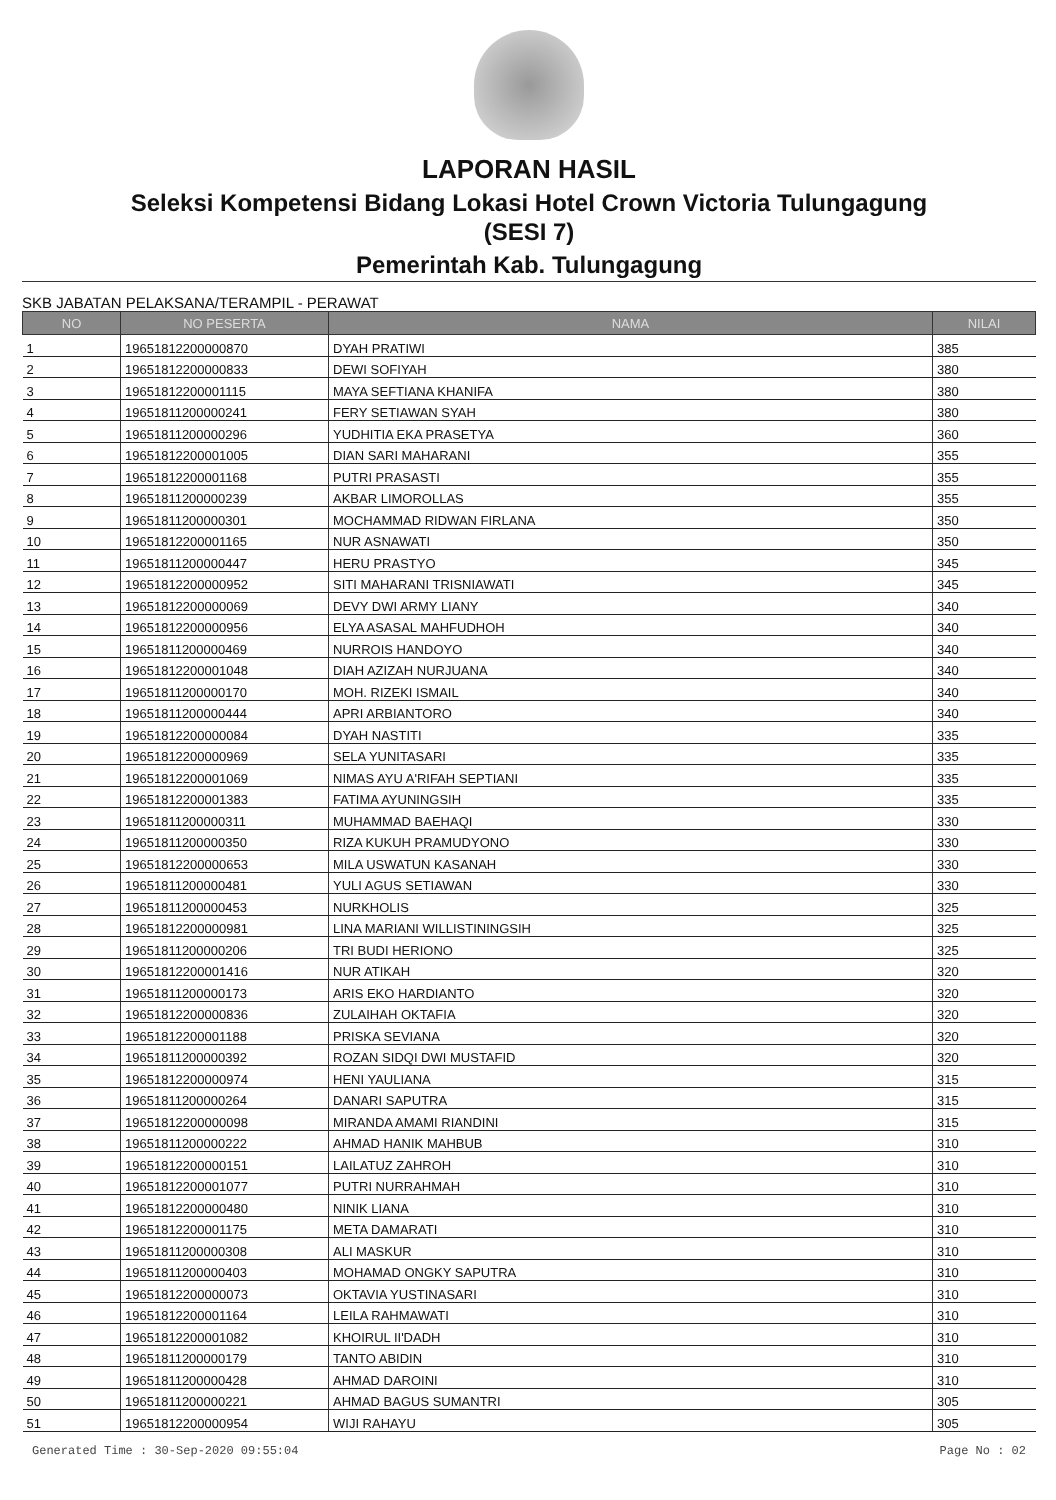LAPORAN HASIL
Seleksi Kompetensi Bidang Lokasi Hotel Crown Victoria Tulungagung
(SESI 7)
Pemerintah Kab. Tulungagung
SKB JABATAN PELAKSANA/TERAMPIL - PERAWAT
| NO | NO PESERTA | NAMA | NILAI |
| --- | --- | --- | --- |
| 1 | 19651812200000870 | DYAH PRATIWI | 385 |
| 2 | 19651812200000833 | DEWI SOFIYAH | 380 |
| 3 | 19651812200001115 | MAYA SEFTIANA KHANIFA | 380 |
| 4 | 19651811200000241 | FERY SETIAWAN SYAH | 380 |
| 5 | 19651811200000296 | YUDHITIA EKA PRASETYA | 360 |
| 6 | 19651812200001005 | DIAN SARI MAHARANI | 355 |
| 7 | 19651812200001168 | PUTRI PRASASTI | 355 |
| 8 | 19651811200000239 | AKBAR LIMOROLLAS | 355 |
| 9 | 19651811200000301 | MOCHAMMAD RIDWAN FIRLANA | 350 |
| 10 | 19651812200001165 | NUR ASNAWATI | 350 |
| 11 | 19651811200000447 | HERU PRASTYO | 345 |
| 12 | 19651812200000952 | SITI MAHARANI TRISNIAWATI | 345 |
| 13 | 19651812200000069 | DEVY DWI ARMY LIANY | 340 |
| 14 | 19651812200000956 | ELYA ASASAL MAHFUDHOH | 340 |
| 15 | 19651811200000469 | NURROIS HANDOYO | 340 |
| 16 | 19651812200001048 | DIAH AZIZAH NURJUANA | 340 |
| 17 | 19651811200000170 | MOH. RIZEKI ISMAIL | 340 |
| 18 | 19651811200000444 | APRI ARBIANTORO | 340 |
| 19 | 19651812200000084 | DYAH NASTITI | 335 |
| 20 | 19651812200000969 | SELA YUNITASARI | 335 |
| 21 | 19651812200001069 | NIMAS AYU A'RIFAH SEPTIANI | 335 |
| 22 | 19651812200001383 | FATIMA AYUNINGSIH | 335 |
| 23 | 19651811200000311 | MUHAMMAD BAEHAQI | 330 |
| 24 | 19651811200000350 | RIZA KUKUH PRAMUDYONO | 330 |
| 25 | 19651812200000653 | MILA USWATUN KASANAH | 330 |
| 26 | 19651811200000481 | YULI AGUS SETIAWAN | 330 |
| 27 | 19651811200000453 | NURKHOLIS | 325 |
| 28 | 19651812200000981 | LINA MARIANI WILLISTININGSIH | 325 |
| 29 | 19651811200000206 | TRI BUDI HERIONO | 325 |
| 30 | 19651812200001416 | NUR ATIKAH | 320 |
| 31 | 19651811200000173 | ARIS EKO HARDIANTO | 320 |
| 32 | 19651812200000836 | ZULAIHAH OKTAFIA | 320 |
| 33 | 19651812200001188 | PRISKA SEVIANA | 320 |
| 34 | 19651811200000392 | ROZAN SIDQI DWI MUSTAFID | 320 |
| 35 | 19651812200000974 | HENI YAULIANA | 315 |
| 36 | 19651811200000264 | DANARI SAPUTRA | 315 |
| 37 | 19651812200000098 | MIRANDA AMAMI RIANDINI | 315 |
| 38 | 19651811200000222 | AHMAD HANIK MAHBUB | 310 |
| 39 | 19651812200000151 | LAILATUZ ZAHROH | 310 |
| 40 | 19651812200001077 | PUTRI NURRAHMAH | 310 |
| 41 | 19651812200000480 | NINIK LIANA | 310 |
| 42 | 19651812200001175 | META DAMARATI | 310 |
| 43 | 19651811200000308 | ALI MASKUR | 310 |
| 44 | 19651811200000403 | MOHAMAD ONGKY SAPUTRA | 310 |
| 45 | 19651812200000073 | OKTAVIA YUSTINASARI | 310 |
| 46 | 19651812200001164 | LEILA RAHMAWATI | 310 |
| 47 | 19651812200001082 | KHOIRUL II'DADH | 310 |
| 48 | 19651811200000179 | TANTO ABIDIN | 310 |
| 49 | 19651811200000428 | AHMAD DAROINI | 310 |
| 50 | 19651811200000221 | AHMAD BAGUS SUMANTRI | 305 |
| 51 | 19651812200000954 | WIJI RAHAYU | 305 |
Generated Time : 30-Sep-2020 09:55:04 Page No : 02